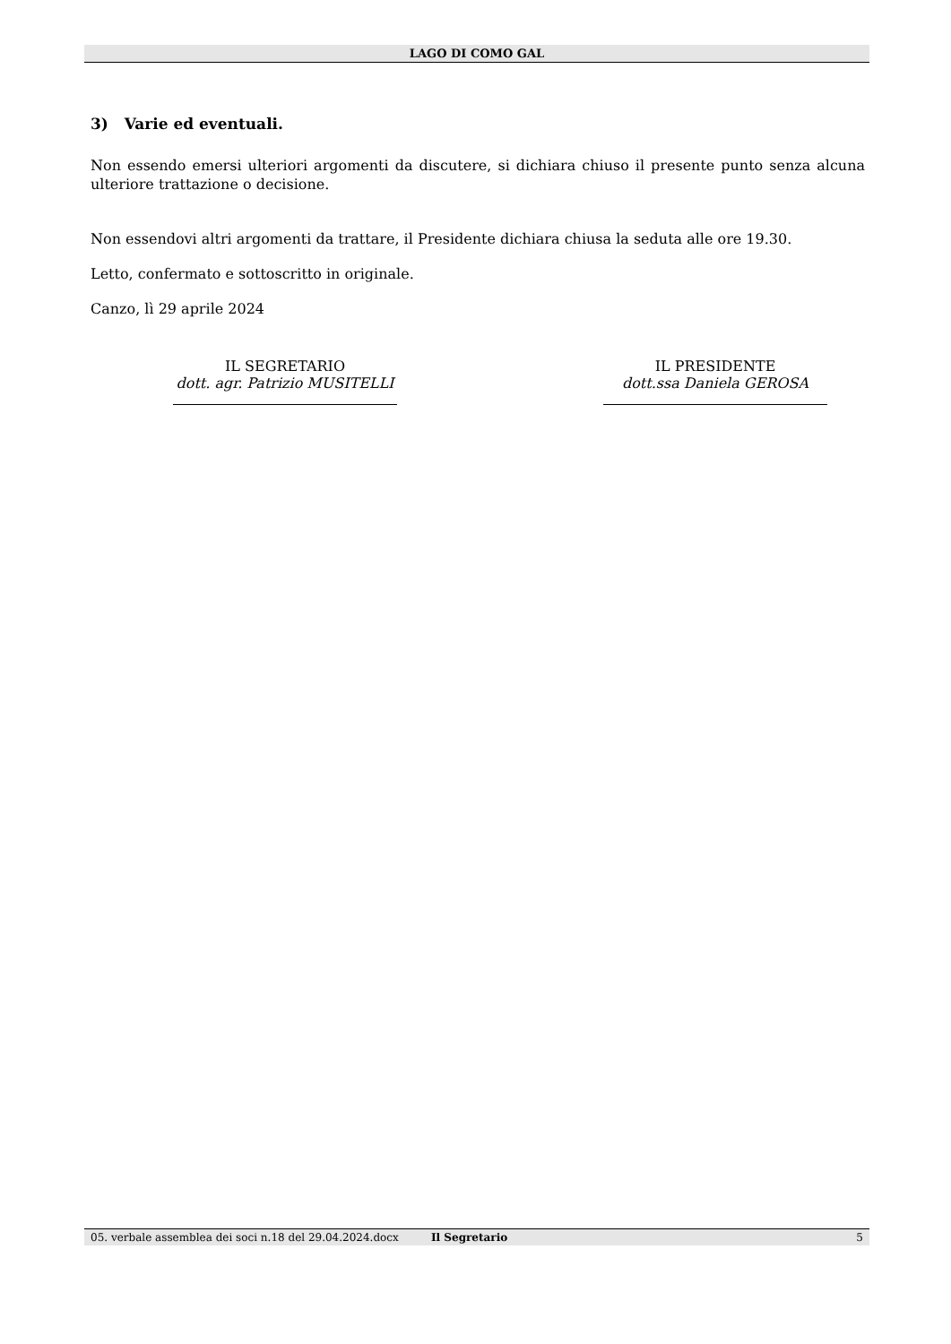LAGO DI COMO GAL
3) Varie ed eventuali.
Non essendo emersi ulteriori argomenti da discutere, si dichiara chiuso il presente punto senza alcuna ulteriore trattazione o decisione.
Non essendovi altri argomenti da trattare, il Presidente dichiara chiusa la seduta alle ore 19.30.
Letto, confermato e sottoscritto in originale.
Canzo, lì 29 aprile 2024
IL SEGRETARIO
dott. agr. Patrizio MUSITELLI
IL PRESIDENTE
dott.ssa Daniela GEROSA
05. verbale assemblea dei soci n.18 del 29.04.2024.docx
Il Segretario 5